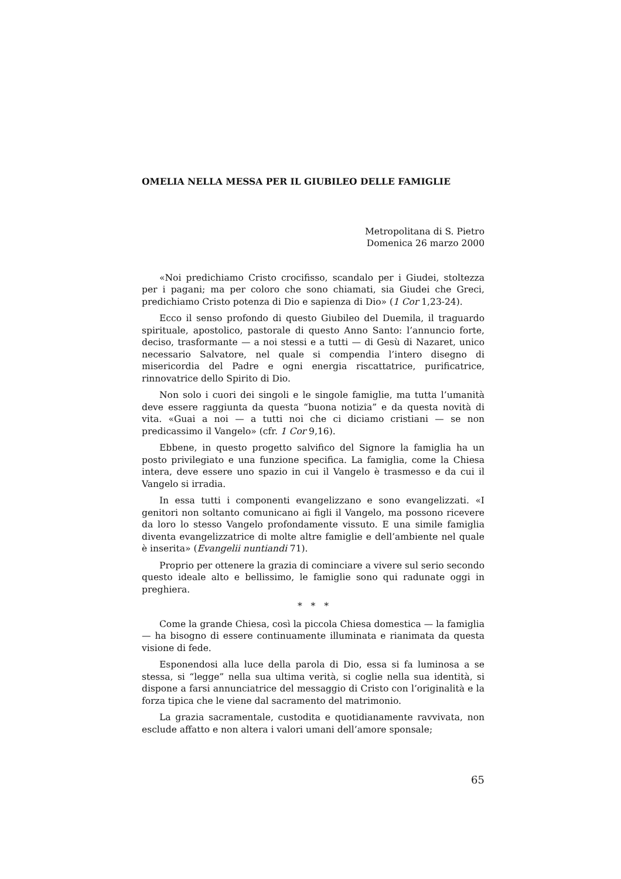OMELIA NELLA MESSA PER IL GIUBILEO DELLE FAMIGLIE
Metropolitana di S. Pietro
Domenica 26 marzo 2000
«Noi predichiamo Cristo crocifisso, scandalo per i Giudei, stoltezza per i pagani; ma per coloro che sono chiamati, sia Giudei che Greci, predichiamo Cristo potenza di Dio e sapienza di Dio» (1 Cor 1,23-24).
Ecco il senso profondo di questo Giubileo del Duemila, il traguardo spirituale, apostolico, pastorale di questo Anno Santo: l’annuncio forte, deciso, trasformante — a noi stessi e a tutti — di Gesù di Nazaret, unico necessario Salvatore, nel quale si compendia l’intero disegno di misericordia del Padre e ogni energia riscattatrice, purificatrice, rinnovatrice dello Spirito di Dio.
Non solo i cuori dei singoli e le singole famiglie, ma tutta l’umanità deve essere raggiunta da questa “buona notizia” e da questa novità di vita. «Guai a noi — a tutti noi che ci diciamo cristiani — se non predicassimo il Vangelo» (cfr. 1 Cor 9,16).
Ebbene, in questo progetto salvifico del Signore la famiglia ha un posto privilegiato e una funzione specifica. La famiglia, come la Chiesa intera, deve essere uno spazio in cui il Vangelo è trasmesso e da cui il Vangelo si irradia.
In essa tutti i componenti evangelizzano e sono evangelizzati. «I genitori non soltanto comunicano ai figli il Vangelo, ma possono ricevere da loro lo stesso Vangelo profondamente vissuto. E una simile famiglia diventa evangelizzatrice di molte altre famiglie e dell’ambiente nel quale è inserita» (Evangelii nuntiandi 71).
Proprio per ottenere la grazia di cominciare a vivere sul serio secondo questo ideale alto e bellissimo, le famiglie sono qui radunate oggi in preghiera.
* * *
Come la grande Chiesa, così la piccola Chiesa domestica — la famiglia — ha bisogno di essere continuamente illuminata e rianimata da questa visione di fede.
Esponendosi alla luce della parola di Dio, essa si fa luminosa a se stessa, si “legge” nella sua ultima verità, si coglie nella sua identità, si dispone a farsi annunciatrice del messaggio di Cristo con l’originalità e la forza tipica che le viene dal sacramento del matrimonio.
La grazia sacramentale, custodita e quotidianamente ravvivata, non esclude affatto e non altera i valori umani dell’amore sponsale;
65